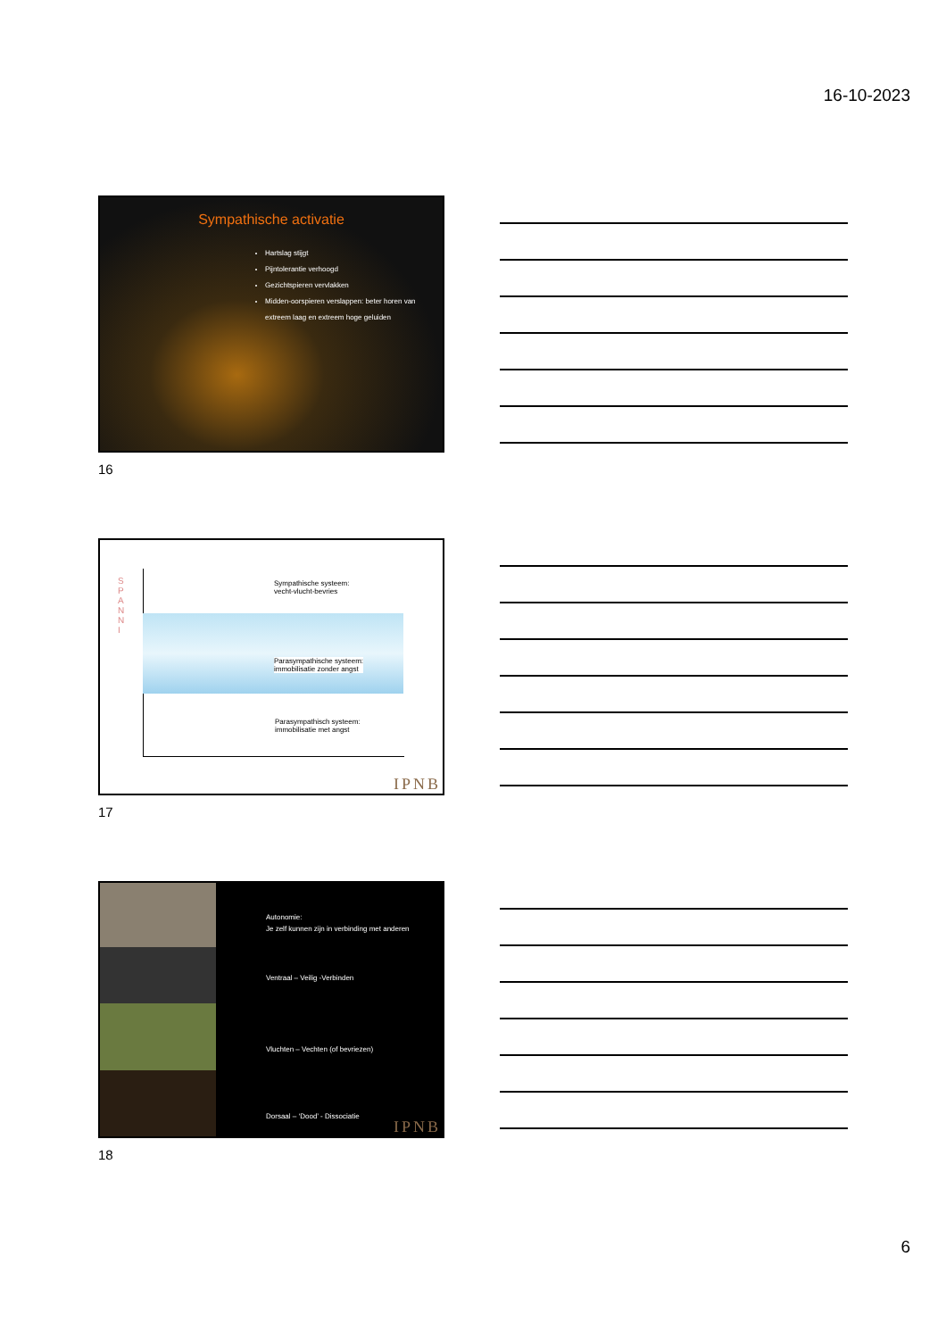16-10-2023
Sympathische activatie
Hartslag stijgt
Pijntolerantie verhoogd
Gezichtspieren vervlakken
Midden-oorspieren verslappen: beter horen van extreem laag en extreem hoge geluiden
16
S P A N N I
Sympathische systeem:
vecht-vlucht-bevries
Parasympathische systeem:
immobilisatie zonder angst
Parasympathisch systeem:
immobilisatie met angst
IPNB
17
Autonomie:
Je zelf kunnen zijn in verbinding met anderen
Ventraal – Veilig -Verbinden
Vluchten – Vechten (of bevriezen)
Dorsaal – ‘Dood’ - Dissociatie
IPNB
18
6